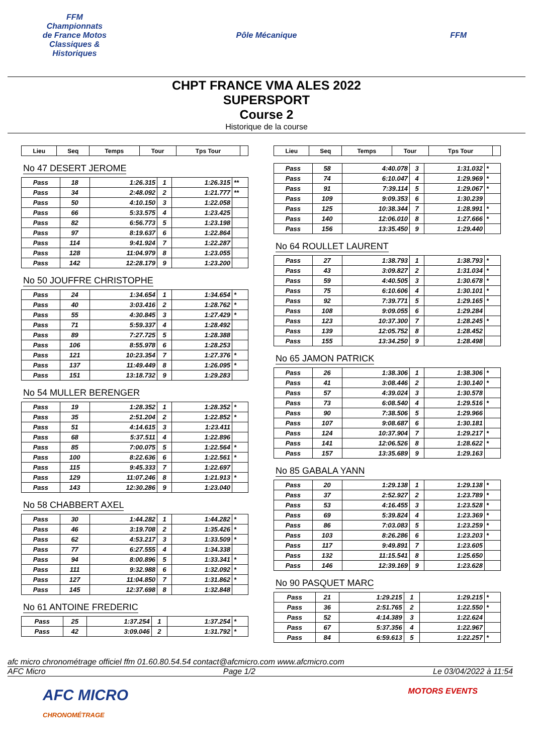FFM Championnats de France Motos Classiques & Historiques
Pôle Mécanique FFM
CHPT FRANCE VMA ALES 2022
SUPERSPORT
Course 2
Historique de la course
| Lieu | Seq | Temps | Tour | Tps Tour | |
| --- | --- | --- | --- | --- | --- |
No 47 DESERT JEROME
| Pass | 18 | 1:26.315 | 1 | 1:26.315 | ** |
| Pass | 34 | 2:48.092 | 2 | 1:21.777 | ** |
| Pass | 50 | 4:10.150 | 3 | 1:22.058 | |
| Pass | 66 | 5:33.575 | 4 | 1:23.425 | |
| Pass | 82 | 6:56.773 | 5 | 1:23.198 | |
| Pass | 97 | 8:19.637 | 6 | 1:22.864 | |
| Pass | 114 | 9:41.924 | 7 | 1:22.287 | |
| Pass | 128 | 11:04.979 | 8 | 1:23.055 | |
| Pass | 142 | 12:28.179 | 9 | 1:23.200 | |
No 50 JOUFFRE CHRISTOPHE
| Pass | 24 | 1:34.654 | 1 | 1:34.654 | * |
| Pass | 40 | 3:03.416 | 2 | 1:28.762 | * |
| Pass | 55 | 4:30.845 | 3 | 1:27.429 | * |
| Pass | 71 | 5:59.337 | 4 | 1:28.492 | |
| Pass | 89 | 7:27.725 | 5 | 1:28.388 | |
| Pass | 106 | 8:55.978 | 6 | 1:28.253 | |
| Pass | 121 | 10:23.354 | 7 | 1:27.376 | * |
| Pass | 137 | 11:49.449 | 8 | 1:26.095 | * |
| Pass | 151 | 13:18.732 | 9 | 1:29.283 | |
No 54 MULLER BERENGER
| Pass | 19 | 1:28.352 | 1 | 1:28.352 | * |
| Pass | 35 | 2:51.204 | 2 | 1:22.852 | * |
| Pass | 51 | 4:14.615 | 3 | 1:23.411 | |
| Pass | 68 | 5:37.511 | 4 | 1:22.896 | |
| Pass | 85 | 7:00.075 | 5 | 1:22.564 | * |
| Pass | 100 | 8:22.636 | 6 | 1:22.561 | * |
| Pass | 115 | 9:45.333 | 7 | 1:22.697 | |
| Pass | 129 | 11:07.246 | 8 | 1:21.913 | * |
| Pass | 143 | 12:30.286 | 9 | 1:23.040 | |
No 58 CHABBERT AXEL
| Pass | 30 | 1:44.282 | 1 | 1:44.282 | * |
| Pass | 46 | 3:19.708 | 2 | 1:35.426 | * |
| Pass | 62 | 4:53.217 | 3 | 1:33.509 | * |
| Pass | 77 | 6:27.555 | 4 | 1:34.338 | |
| Pass | 94 | 8:00.896 | 5 | 1:33.341 | * |
| Pass | 111 | 9:32.988 | 6 | 1:32.092 | * |
| Pass | 127 | 11:04.850 | 7 | 1:31.862 | * |
| Pass | 145 | 12:37.698 | 8 | 1:32.848 | |
No 61 ANTOINE FREDERIC
| Pass | 25 | 1:37.254 | 1 | 1:37.254 | * |
| Pass | 42 | 3:09.046 | 2 | 1:31.792 | * |
| Lieu | Seq | Temps | Tour | Tps Tour | |
| --- | --- | --- | --- | --- | --- |
| Pass | 58 | 4:40.078 | 3 | 1:31.032 | * |
| Pass | 74 | 6:10.047 | 4 | 1:29.969 | * |
| Pass | 91 | 7:39.114 | 5 | 1:29.067 | * |
| Pass | 109 | 9:09.353 | 6 | 1:30.239 | |
| Pass | 125 | 10:38.344 | 7 | 1:28.991 | * |
| Pass | 140 | 12:06.010 | 8 | 1:27.666 | * |
| Pass | 156 | 13:35.450 | 9 | 1:29.440 | |
No 64 ROULLET LAURENT
| Pass | 27 | 1:38.793 | 1 | 1:38.793 | * |
| Pass | 43 | 3:09.827 | 2 | 1:31.034 | * |
| Pass | 59 | 4:40.505 | 3 | 1:30.678 | * |
| Pass | 75 | 6:10.606 | 4 | 1:30.101 | * |
| Pass | 92 | 7:39.771 | 5 | 1:29.165 | * |
| Pass | 108 | 9:09.055 | 6 | 1:29.284 | |
| Pass | 123 | 10:37.300 | 7 | 1:28.245 | * |
| Pass | 139 | 12:05.752 | 8 | 1:28.452 | |
| Pass | 155 | 13:34.250 | 9 | 1:28.498 | |
No 65 JAMON PATRICK
| Pass | 26 | 1:38.306 | 1 | 1:38.306 | * |
| Pass | 41 | 3:08.446 | 2 | 1:30.140 | * |
| Pass | 57 | 4:39.024 | 3 | 1:30.578 | |
| Pass | 73 | 6:08.540 | 4 | 1:29.516 | * |
| Pass | 90 | 7:38.506 | 5 | 1:29.966 | |
| Pass | 107 | 9:08.687 | 6 | 1:30.181 | |
| Pass | 124 | 10:37.904 | 7 | 1:29.217 | * |
| Pass | 141 | 12:06.526 | 8 | 1:28.622 | * |
| Pass | 157 | 13:35.689 | 9 | 1:29.163 | |
No 85 GABALA YANN
| Pass | 20 | 1:29.138 | 1 | 1:29.138 | * |
| Pass | 37 | 2:52.927 | 2 | 1:23.789 | * |
| Pass | 53 | 4:16.455 | 3 | 1:23.528 | * |
| Pass | 69 | 5:39.824 | 4 | 1:23.369 | * |
| Pass | 86 | 7:03.083 | 5 | 1:23.259 | * |
| Pass | 103 | 8:26.286 | 6 | 1:23.203 | * |
| Pass | 117 | 9:49.891 | 7 | 1:23.605 | |
| Pass | 132 | 11:15.541 | 8 | 1:25.650 | |
| Pass | 146 | 12:39.169 | 9 | 1:23.628 | |
No 90 PASQUET MARC
| Pass | 21 | 1:29.215 | 1 | 1:29.215 | * |
| Pass | 36 | 2:51.765 | 2 | 1:22.550 | * |
| Pass | 52 | 4:14.389 | 3 | 1:22.624 | |
| Pass | 67 | 5:37.356 | 4 | 1:22.967 | |
| Pass | 84 | 6:59.613 | 5 | 1:22.257 | * |
afc micro chronométrage officiel ffm 01.60.80.54.54 contact@afcmicro.com www.afcmicro.com
AFC Micro Page 1/2 Le 03/04/2022 à 11:54
AFC MICRO
CHRONOMÉTRAGE MOTORS EVENTS